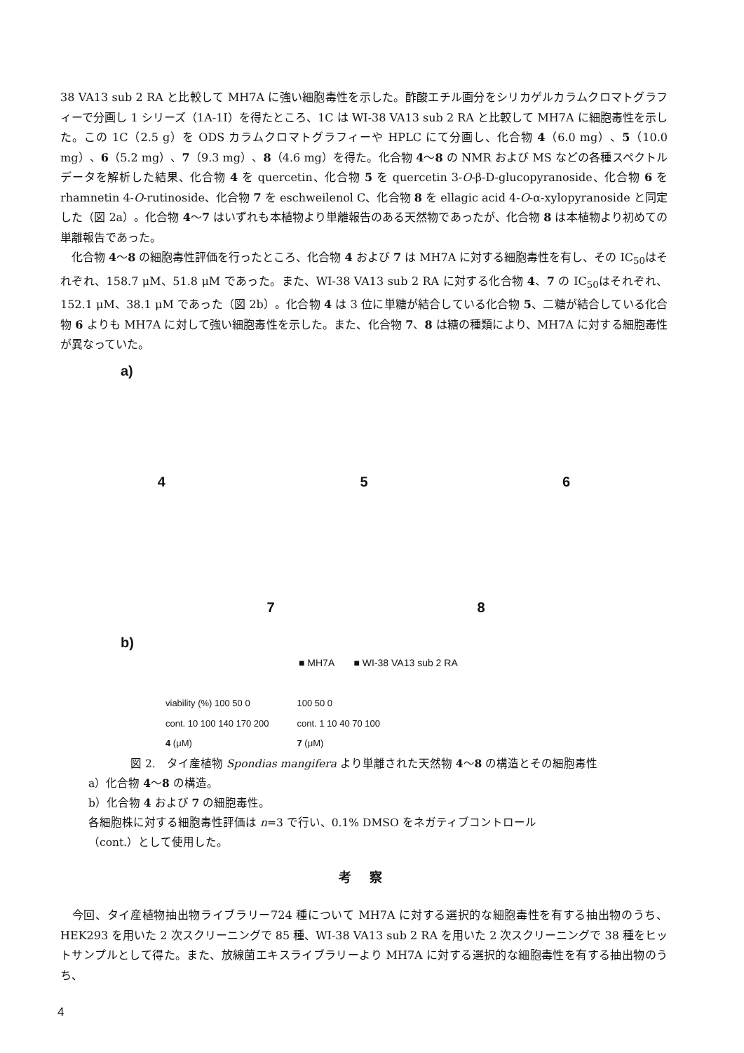38 VA13 sub 2 RA と比較して MH7A に強い細胞毒性を示した。酢酸エチル画分をシリカゲルカラムクロマトグラフィーで分画し 1 シリーズ（1A-1I）を得たところ、1C は WI-38 VA13 sub 2 RA と比較して MH7A に細胞毒性を示した。この 1C（2.5 g）を ODS カラムクロマトグラフィーや HPLC にて分画し、化合物 4（6.0 mg）、5（10.0 mg）、6（5.2 mg）、7（9.3 mg）、8（4.6 mg）を得た。化合物 4〜8 の NMR および MS などの各種スペクトルデータを解析した結果、化合物 4 を quercetin、化合物 5 を quercetin 3-O-β-D-glucopyranoside、化合物 6 を rhamnetin 4-O-rutinoside、化合物 7 を eschweilenol C、化合物 8 を ellagic acid 4-O-α-xylopyranoside と同定した（図 2a）。化合物 4〜7 はいずれも本植物より単離報告のある天然物であったが、化合物 8 は本植物より初めての単離報告であった。
　化合物 4〜8 の細胞毒性評価を行ったところ、化合物 4 および 7 は MH7A に対する細胞毒性を有し、その IC<sub>50</sub>はそれぞれ、158.7 μM、51.8 μM であった。また、WI-38 VA13 sub 2 RA に対する化合物 4、7 の IC<sub>50</sub>はそれぞれ、152.1 μM、38.1 μM であった（図 2b）。化合物 4 は 3 位に単糖が結合している化合物 5、二糖が結合している化合物 6 よりも MH7A に対して強い細胞毒性を示した。また、化合物 7、8 は糖の種類により、MH7A に対する細胞毒性が異なっていた。
a)
4 5 6
7 8
b)
■ MH7A　　■ WI-38 VA13 sub 2 RA
viability (%) 100 50 0
cont. 10 100 140 170 200
4 (μM)
100 50 0
cont. 1 10 40 70 100
7 (μM)
図 2.　タイ産植物 Spondias mangifera より単離された天然物 4〜8 の構造とその細胞毒性
a）化合物 4〜8 の構造。
b）化合物 4 および 7 の細胞毒性。
各細胞株に対する細胞毒性評価は n=3 で行い、0.1% DMSO をネガティブコントロール
（cont.）として使用した。
考 察
　今回、タイ産植物抽出物ライブラリー724 種について MH7A に対する選択的な細胞毒性を有する抽出物のうち、HEK293 を用いた 2 次スクリーニングで 85 種、WI-38 VA13 sub 2 RA を用いた 2 次スクリーニングで 38 種をヒットサンプルとして得た。また、放線菌エキスライブラリーより MH7A に対する選択的な細胞毒性を有する抽出物のうち、
4